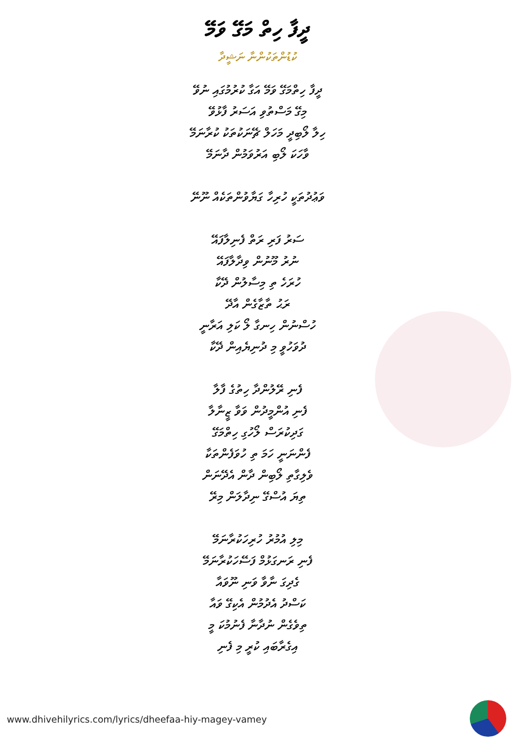ދީފާ ހިތް މަގޭ ވަމޭ
ކުޑުންތަކުންނާ ނަޝީދާ
ދީފާ ހިތްމަގޭ ވަމޭ އަގާ ކުރުމުގައި ނުވޭ
މިގޭ މަސްތުވި އަސަރު ފާޅުވޭ
ހިލާ ލޯބިދީ މަހަލް ޗޭނަކުތަކު ކުރާނަމޭ
ވާހަކަ ލޯބި އަރުވަމުން ދާނަމޭ
ވަޢުދުތަކީ ހުރިހާ ގަޔާވުންތަކެއް ނޫނޭ
ސަރު ފަރި ރަތް ފެނިލާފައޭ
ނުރު މޫނުން ވިދާލާފައޭ
ހުރަހެ ތި މިސާލުން ދޭކާ
ރަޙު ތާޒާގެން އާދޭ
ހުސްނުން ހިނގާ ލޯ ކަލި އަރާނީ
ދުވަހުވީ މި ދުނިޔެއިން ދޭކާ
ފެނި ރޭލުންދާ ހިތުގެ ފާލާ
ފެނި އުންމީދުން ވަވާ ޒީނާލާ
ގަދިކުރަސް ލޯހުގި ހިތްމަގޭ
ފެންނަނީ ހަމަ ތި ހުވަފެންތަކާ
ވެލިގާތި ލޯބިން ދާން އެދޭނަން
ތިޔަ އުސްގޭ ނިދާލަން މިރޭ
މިލި އުމުރު ހުރިހަކުރާނަމޭ
ފެނި ރަނގަޅުމް ފަސޭހަކުރާނަމޭ
ގެދިގަ ނާވާ ވަނި ނޫވައާ
ކަސްދު އެދުމުން އެކިގޭ ވައާ
ތިވެގެން ނުދާނާ ފެނުމުކަ މީ
އިގެރާބައި ކުރީ މި ފެނި
www.dhivehilyrics.com/lyrics/dheefaa-hiy-magey-vamey